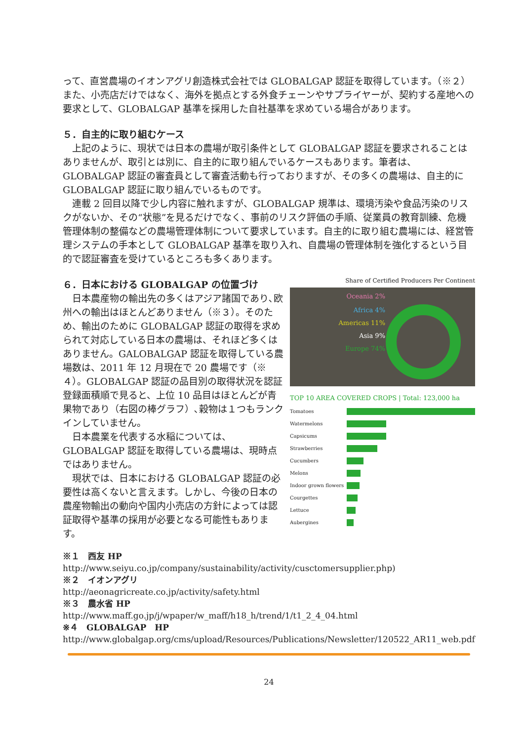って、直営農場のイオンアグリ創造株式会社では GLOBALGAP 認証を取得しています。（※２）また、小売店だけではなく、海外を拠点とする外食チェーンやサプライヤーが、契約する産地への要求として、GLOBALGAP 基準を採用した自社基準を求めている場合があります。
５．自主的に取り組むケース
上記のように、現状では日本の農場が取引条件として GLOBALGAP 認証を要求されることはありませんが、取引とは別に、自主的に取り組んでいるケースもあります。筆者は、GLOBALGAP 認証の審査員として審査活動も行っておりますが、その多くの農場は、自主的に GLOBALGAP 認証に取り組んでいるものです。
連載 2 回目以降で少し内容に触れますが、GLOBALGAP 規準は、環境汚染や食品汚染のリスクがないか、その“状態”を見るだけでなく、事前のリスク評価の手順、従業員の教育訓練、危機管理体制の整備などの農場管理体制について要求しています。自主的に取り組む農場には、経営管理システムの手本として GLOBALGAP 基準を取り入れ、自農場の管理体制を強化するという目的で認証審査を受けているところも多くあります。
６．日本における GLOBALGAP の位置づけ
日本農産物の輸出先の多くはアジア諸国であり､欧州への輸出はほとんどありません（※３）。そのため、輸出のために GLOBALGAP 認証の取得を求められて対応している日本の農場は、それほど多くはありません。GALOBALGAP 認証を取得している農場数は、2011 年 12 月現在で 20 農場です（※４）。GLOBALGAP 認証の品目別の取得状況を認証登録面積順で見ると、上位 10 品目はほとんどが青果物であり（右図の棒グラフ）､穀物は１つもランクインしていません。
日本農業を代表する水稲については、GLOBALGAP 認証を取得している農場は、現時点ではありません。
現状では、日本における GLOBALGAP 認証の必要性は高くないと言えます。しかし、今後の日本の農産物輸出の動向や国内小売店の方針によっては認証取得や基準の採用が必要となる可能性もあります。
Share of Certified Producers Per Continent
Oceania 2%
Africa 4%
Americas 11%
Asia 9%
Europe 74%
TOP 10 AREA COVERED CROPS | Total: 123,000 ha
Tomatoes
Watermelons
Capsicums
Strawberries
Cucumbers
Melons
Indoor grown flowers
Courgettes
Lettuce
Aubergines
※１　西友 HP
http://www.seiyu.co.jp/company/sustainability/activity/cusctomersupplier.php)
※２　イオンアグリ
http://aeonagricreate.co.jp/activity/safety.html
※３　農水省 HP
http://www.maff.go.jp/j/wpaper/w_maff/h18_h/trend/1/t1_2_4_04.html
※４　GLOBALGAP　HP
http://www.globalgap.org/cms/upload/Resources/Publications/Newsletter/120522_AR11_web.pdf
24